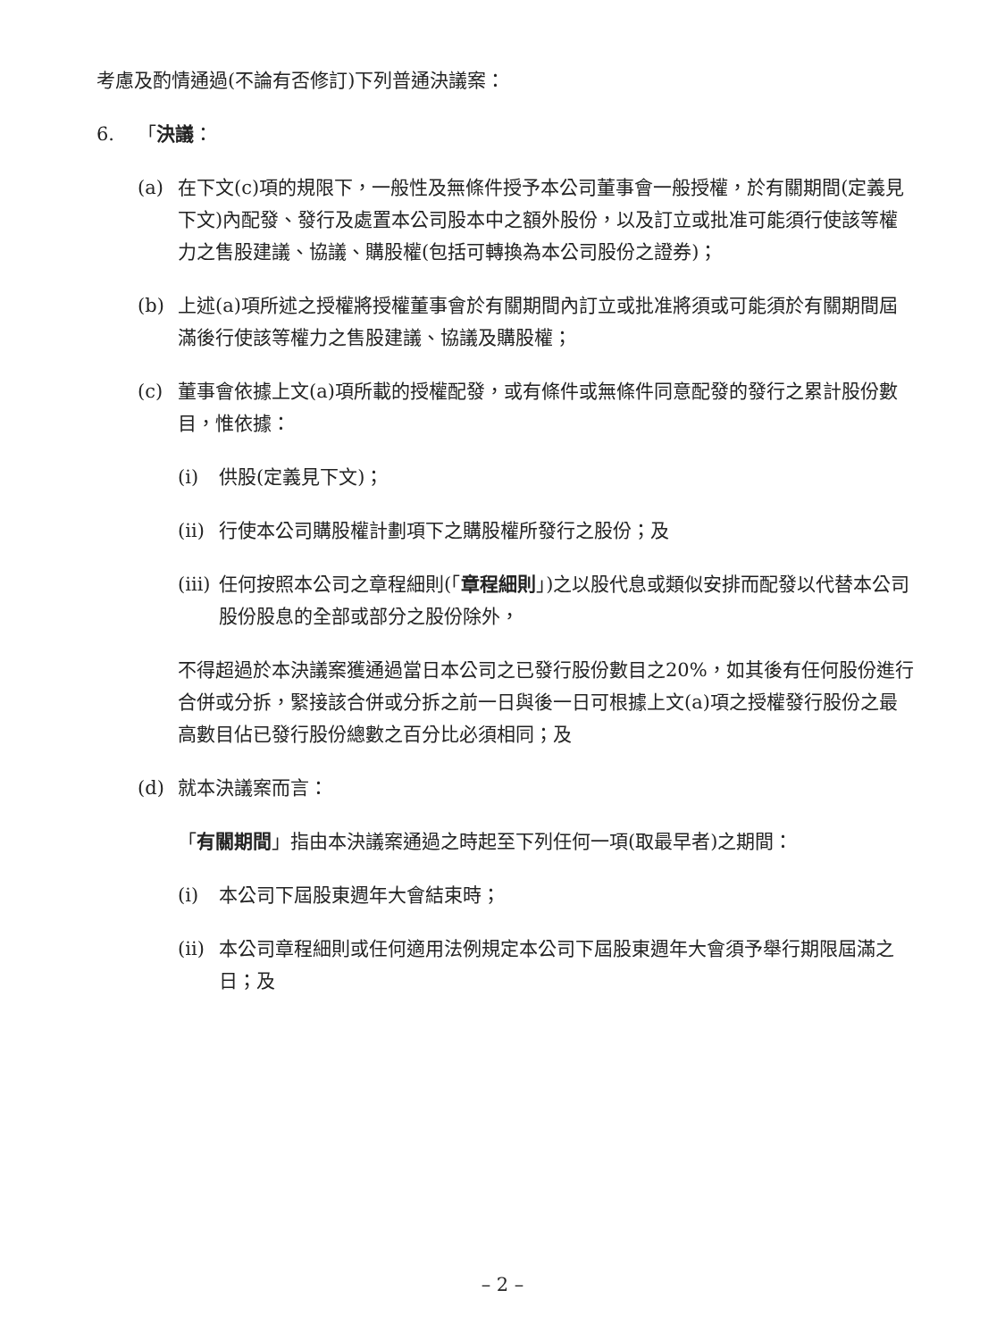考慮及酌情通過(不論有否修訂)下列普通決議案：
6. 「決議：
(a) 在下文(c)項的規限下，一般性及無條件授予本公司董事會一般授權，於有關期間(定義見下文)內配發、發行及處置本公司股本中之額外股份，以及訂立或批准可能須行使該等權力之售股建議、協議、購股權(包括可轉換為本公司股份之證券)；
(b) 上述(a)項所述之授權將授權董事會於有關期間內訂立或批准將須或可能須於有關期間屆滿後行使該等權力之售股建議、協議及購股權；
(c) 董事會依據上文(a)項所載的授權配發，或有條件或無條件同意配發的發行之累計股份數目，惟依據：
(i) 供股(定義見下文)；
(ii) 行使本公司購股權計劃項下之購股權所發行之股份；及
(iii) 任何按照本公司之章程細則(「章程細則」)之以股代息或類似安排而配發以代替本公司股份股息的全部或部分之股份除外，
不得超過於本決議案獲通過當日本公司之已發行股份數目之20%，如其後有任何股份進行合併或分拆，緊接該合併或分拆之前一日與後一日可根據上文(a)項之授權發行股份之最高數目佔已發行股份總數之百分比必須相同；及
(d) 就本決議案而言：
「有關期間」指由本決議案通過之時起至下列任何一項(取最早者)之期間：
(i) 本公司下屆股東週年大會結束時；
(ii) 本公司章程細則或任何適用法例規定本公司下屆股東週年大會須予舉行期限屆滿之日；及
– 2 –